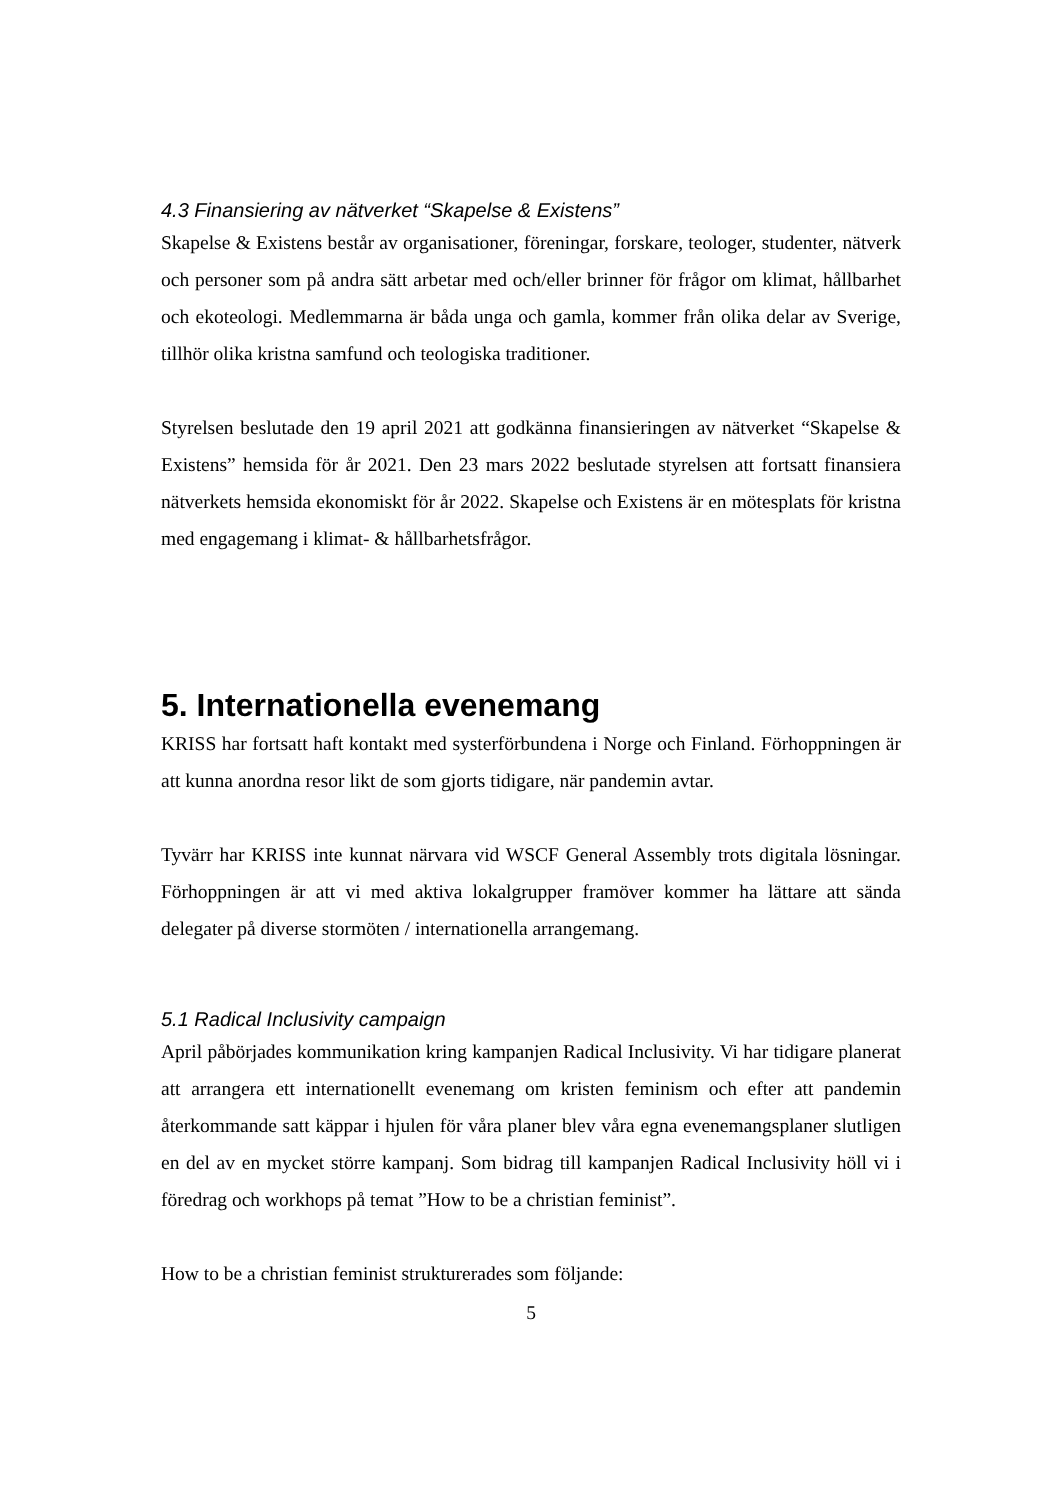4.3 Finansiering av nätverket “Skapelse & Existens”
Skapelse & Existens består av organisationer, föreningar, forskare, teologer, studenter, nätverk och personer som på andra sätt arbetar med och/eller brinner för frågor om klimat, hållbarhet och ekoteologi. Medlemmarna är båda unga och gamla, kommer från olika delar av Sverige, tillhör olika kristna samfund och teologiska traditioner.
Styrelsen beslutade den 19 april 2021 att godkänna finansieringen av nätverket “Skapelse & Existens” hemsida för år 2021. Den 23 mars 2022 beslutade styrelsen att fortsatt finansiera nätverkets hemsida ekonomiskt för år 2022. Skapelse och Existens är en mötesplats för kristna med engagemang i klimat- & hållbarhetsfrågor.
5. Internationella evenemang
KRISS har fortsatt haft kontakt med systerförbundena i Norge och Finland. Förhoppningen är att kunna anordna resor likt de som gjorts tidigare, när pandemin avtar.
Tyvärr har KRISS inte kunnat närvara vid WSCF General Assembly trots digitala lösningar. Förhoppningen är att vi med aktiva lokalgrupper framöver kommer ha lättare att sända delegater på diverse stormöten / internationella arrangemang.
5.1 Radical Inclusivity campaign
April påbörjades kommunikation kring kampanjen Radical Inclusivity. Vi har tidigare planerat att arrangera ett internationellt evenemang om kristen feminism och efter att pandemin återkommande satt käppar i hjulen för våra planer blev våra egna evenemangsplaner slutligen en del av en mycket större kampanj. Som bidrag till kampanjen Radical Inclusivity höll vi i föredrag och workhops på temat ”How to be a christian feminist”.
How to be a christian feminist strukturerades som följande:
5